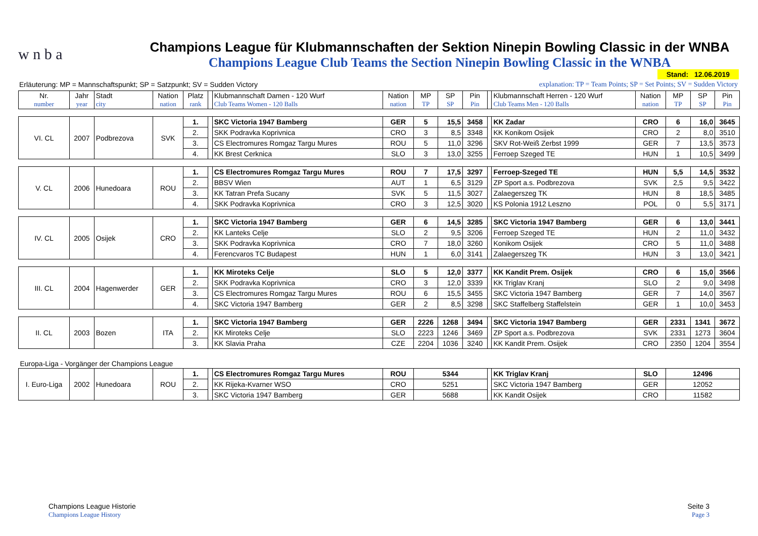w n b a
Champions League für Klubmannschaften der Sektion Ninepin Bowling Classic in der WNBA
Champions League Club Teams the Section Ninepin Bowling Classic in the WNBA
Stand: 12.06.2019
Erläuterung: MP = Mannschaftspunkt; SP = Satzpunkt; SV = Sudden Victory explanation: TP = Team Points; SP = Set Points; SV = Sudden Victory
| Nr. number | Jahr year | Stadt city | Nation nation | Platz rank | | Klubmannschaft Damen - 120 Wurf Club Teams Women - 120 Balls | Nation nation | MP TP | SP SP | Pin Pin | | Klubmannschaft Herren - 120 Wurf Club Teams Men - 120 Balls | Nation nation | MP TP | SP SP | Pin Pin |
| VI. CL | 2007 | Podbrezova | SVK | 1. | | SKC Victoria 1947 Bamberg | GER | 5 | 15,5 | 3458 | | KK Zadar | CRO | 6 | 16,0 | 3645 |
| | | | | 2. | | SKK Podravka Koprivnica | CRO | 3 | 8,5 | 3348 | | KK Konikom Osijek | CRO | 2 | 8,0 | 3510 |
| | | | | 3. | | CS Electromures Romgaz Targu Mures | ROU | 5 | 11,0 | 3296 | | SKV Rot-Weiß Zerbst 1999 | GER | 7 | 13,5 | 3573 |
| | | | | 4. | | KK Brest Cerknica | SLO | 3 | 13,0 | 3255 | | Ferroep Szeged TE | HUN | 1 | 10,5 | 3499 |
| V. CL | 2006 | Hunedoara | ROU | 1. | | CS Electromures Romgaz Targu Mures | ROU | 7 | 17,5 | 3297 | | Ferroep-Szeged TE | HUN | 5,5 | 14,5 | 3532 |
| | | | | 2. | | BBSV Wien | AUT | 1 | 6,5 | 3129 | | ZP Sport a.s. Podbrezova | SVK | 2,5 | 9,5 | 3422 |
| | | | | 3. | | KK Tatran Prefa Sucany | SVK | 5 | 11,5 | 3027 | | Zalaegerszeg TK | HUN | 8 | 18,5 | 3485 |
| | | | | 4. | | SKK Podravka Koprivnica | CRO | 3 | 12,5 | 3020 | | KS Polonia 1912 Leszno | POL | 0 | 5,5 | 3171 |
| IV. CL | 2005 | Osijek | CRO | 1. | | SKC Victoria 1947 Bamberg | GER | 6 | 14,5 | 3285 | | SKC Victoria 1947 Bamberg | GER | 6 | 13,0 | 3441 |
| | | | | 2. | | KK Lanteks Celje | SLO | 2 | 9,5 | 3206 | | Ferroep Szeged TE | HUN | 2 | 11,0 | 3432 |
| | | | | 3. | | SKK Podravka Koprivnica | CRO | 7 | 18,0 | 3260 | | Konikom Osijek | CRO | 5 | 11,0 | 3488 |
| | | | | 4. | | Ferencvaros TC Budapest | HUN | 1 | 6,0 | 3141 | | Zalaegerszeg TK | HUN | 3 | 13,0 | 3421 |
| III. CL | 2004 | Hagenwerder | GER | 1. | | KK Miroteks Celje | SLO | 5 | 12,0 | 3377 | | KK Kandit Prem. Osijek | CRO | 6 | 15,0 | 3566 |
| | | | | 2. | | SKK Podravka Koprivnica | CRO | 3 | 12,0 | 3339 | | KK Triglav Kranj | SLO | 2 | 9,0 | 3498 |
| | | | | 3. | | CS Electromures Romgaz Targu Mures | ROU | 6 | 15,5 | 3455 | | SKC Victoria 1947 Bamberg | GER | 7 | 14,0 | 3567 |
| | | | | 4. | | SKC Victoria 1947 Bamberg | GER | 2 | 8,5 | 3298 | | SKC Staffelberg Staffelstein | GER | 1 | 10,0 | 3453 |
| II. CL | 2003 | Bozen | ITA | 1. | | SKC Victoria 1947 Bamberg | GER | 2226 | 1268 | 3494 | | SKC Victoria 1947 Bamberg | GER | 2331 | 1341 | 3672 |
| | | | | 2. | | KK Miroteks Celje | SLO | 2223 | 1246 | 3469 | | ZP Sport a.s. Podbrezova | SVK | 2331 | 1273 | 3604 |
| | | | | 3. | | KK Slavia Praha | CZE | 2204 | 1036 | 3240 | | KK Kandit Prem. Osijek | CRO | 2350 | 1204 | 3554 |
| Europa-Liga - Vorgänger der Champions League | | | | | | | | | | | | | | | | |
| I. Euro-Liga | 2002 | Hunedoara | ROU | 1. | | CS Electromures Romgaz Targu Mures | ROU | 5344 | | | | KK Triglav Kranj | SLO | 12496 | | |
| | | | | 2. | | KK Rijeka-Kvarner WSO | CRO | 5251 | | | | SKC Victoria 1947 Bamberg | GER | 12052 | | |
| | | | | 3. | | SKC Victoria 1947 Bamberg | GER | 5688 | | | | KK Kandit Osijek | CRO | 11582 | | |
Champions League Historie
Champions League History
Seite 3
Page 3